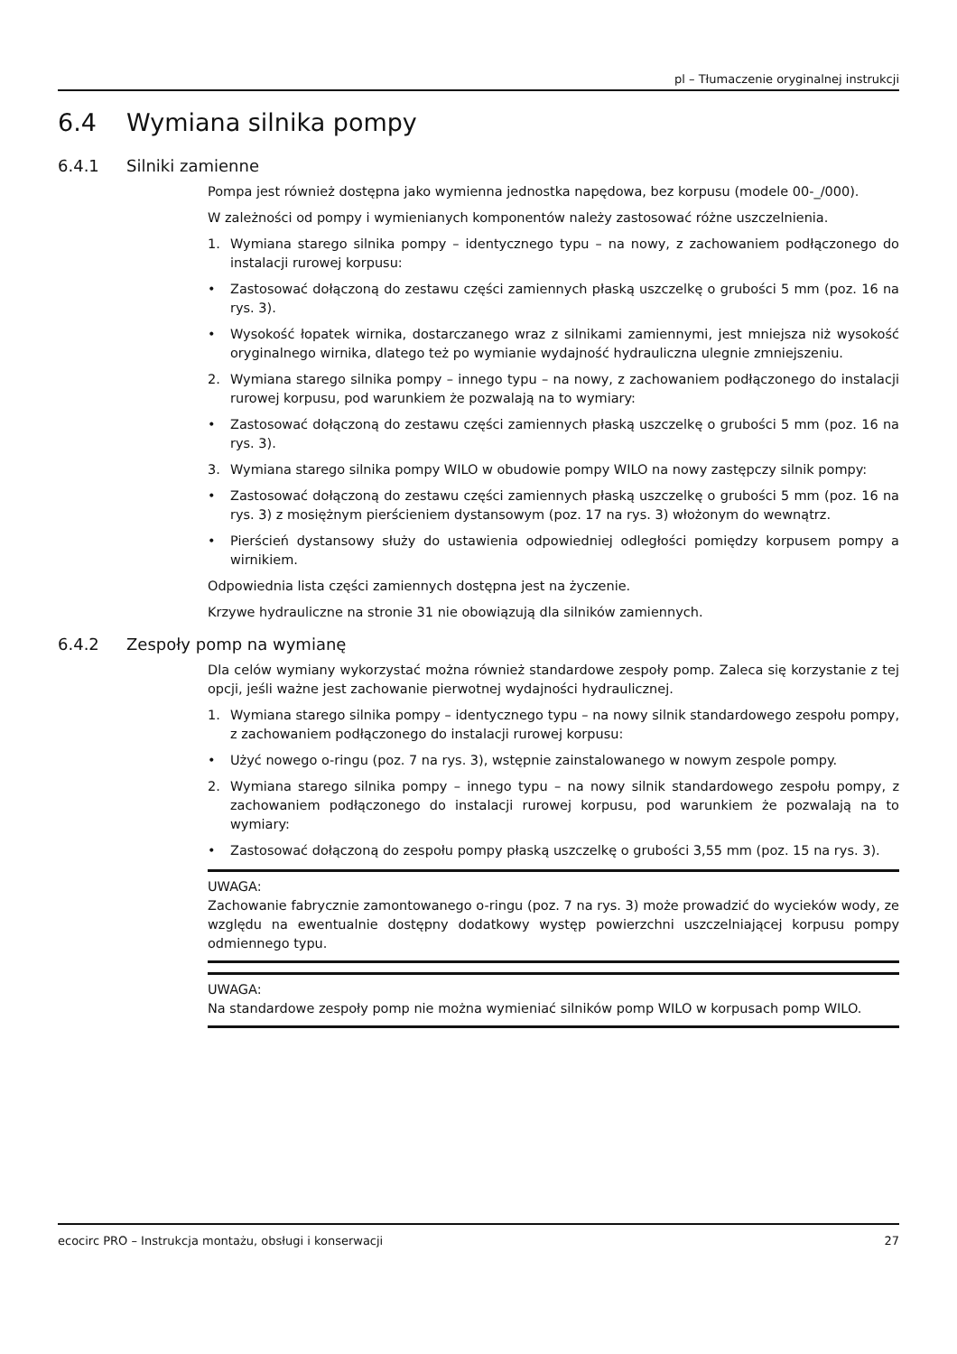pl – Tłumaczenie oryginalnej instrukcji
6.4 Wymiana silnika pompy
6.4.1 Silniki zamienne
Pompa jest również dostępna jako wymienna jednostka napędowa, bez korpusu (modele 00-_/000).
W zależności od pompy i wymienianych komponentów należy zastosować różne uszczelnienia.
1. Wymiana starego silnika pompy – identycznego typu – na nowy, z zachowaniem podłączonego do instalacji rurowej korpusu:
• Zastosować dołączoną do zestawu części zamiennych płaską uszczelkę o grubości 5 mm (poz. 16 na rys. 3).
• Wysokość łopatek wirnika, dostarczanego wraz z silnikami zamiennymi, jest mniejsza niż wysokość oryginalnego wirnika, dlatego też po wymianie wydajność hydrauliczna ulegnie zmniejszeniu.
2. Wymiana starego silnika pompy – innego typu – na nowy, z zachowaniem podłączonego do instalacji rurowej korpusu, pod warunkiem że pozwalają na to wymiary:
• Zastosować dołączoną do zestawu części zamiennych płaską uszczelkę o grubości 5 mm (poz. 16 na rys. 3).
3. Wymiana starego silnika pompy WILO w obudowie pompy WILO na nowy zastępczy silnik pompy:
• Zastosować dołączoną do zestawu części zamiennych płaską uszczelkę o grubości 5 mm (poz. 16 na rys. 3) z mosiężnym pierścieniem dystansowym (poz. 17 na rys. 3) włożonym do wewnątrz.
• Pierścień dystansowy służy do ustawienia odpowiedniej odległości pomiędzy korpusem pompy a wirnikiem.
Odpowiednia lista części zamiennych dostępna jest na życzenie.
Krzywe hydrauliczne na stronie 31 nie obowiązują dla silników zamiennych.
6.4.2 Zespoły pomp na wymianę
Dla celów wymiany wykorzystać można również standardowe zespoły pomp. Zaleca się korzystanie z tej opcji, jeśli ważne jest zachowanie pierwotnej wydajności hydraulicznej.
1. Wymiana starego silnika pompy – identycznego typu – na nowy silnik standardowego zespołu pompy, z zachowaniem podłączonego do instalacji rurowej korpusu:
• Użyć nowego o-ringu (poz. 7 na rys. 3), wstępnie zainstalowanego w nowym zespole pompy.
2. Wymiana starego silnika pompy – innego typu – na nowy silnik standardowego zespołu pompy, z zachowaniem podłączonego do instalacji rurowej korpusu, pod warunkiem że pozwalają na to wymiary:
• Zastosować dołączoną do zespołu pompy płaską uszczelkę o grubości 3,55 mm (poz. 15 na rys. 3).
UWAGA:
Zachowanie fabrycznie zamontowanego o-ringu (poz. 7 na rys. 3) może prowadzić do wycieków wody, ze względu na ewentualnie dostępny dodatkowy występ powierzchni uszczelniającej korpusu pompy odmiennego typu.
UWAGA:
Na standardowe zespoły pomp nie można wymieniać silników pomp WILO w korpusach pomp WILO.
ecocirc PRO – Instrukcja montażu, obsługi i konserwacji 27